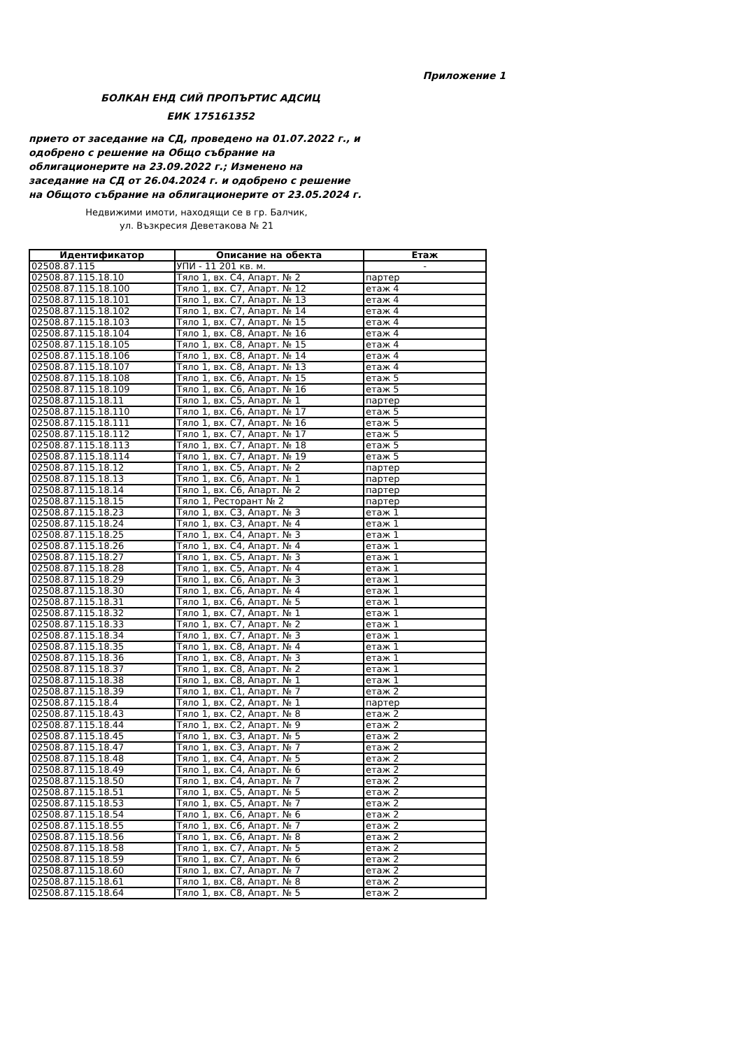Приложение 1
БОЛКАН ЕНД СИЙ ПРОПЪРТИС АДСИЦ
ЕИК 175161352
прието от заседание на СД, проведено на 01.07.2022 г., и одобрено с решение на Общо събрание на облигационерите на 23.09.2022 г.; Изменено на заседание на СД от 26.04.2024 г. и одобрено с решение на Общото събрание на облигационерите от 23.05.2024 г.
Недвижими имоти, находящи се в гр. Балчик,
ул. Възкресия Деветакова № 21
| Идентификатор | Описание на обекта | Етаж |
| --- | --- | --- |
| 02508.87.115 | УПИ - 11 201 кв. м. | - |
| 02508.87.115.18.10 | Тяло 1, вх. С4, Апарт. № 2 | партер |
| 02508.87.115.18.100 | Тяло 1, вх. С7, Апарт. № 12 | етаж 4 |
| 02508.87.115.18.101 | Тяло 1, вх. С7, Апарт. № 13 | етаж 4 |
| 02508.87.115.18.102 | Тяло 1, вх. С7, Апарт. № 14 | етаж 4 |
| 02508.87.115.18.103 | Тяло 1, вх. С7, Апарт. № 15 | етаж 4 |
| 02508.87.115.18.104 | Тяло 1, вх. С8, Апарт. № 16 | етаж 4 |
| 02508.87.115.18.105 | Тяло 1, вх. С8, Апарт. № 15 | етаж 4 |
| 02508.87.115.18.106 | Тяло 1, вх. С8, Апарт. № 14 | етаж 4 |
| 02508.87.115.18.107 | Тяло 1, вх. С8, Апарт. № 13 | етаж 4 |
| 02508.87.115.18.108 | Тяло 1, вх. С6, Апарт. № 15 | етаж 5 |
| 02508.87.115.18.109 | Тяло 1, вх. С6, Апарт. № 16 | етаж 5 |
| 02508.87.115.18.11 | Тяло 1, вх. С5, Апарт. № 1 | партер |
| 02508.87.115.18.110 | Тяло 1, вх. С6, Апарт. № 17 | етаж 5 |
| 02508.87.115.18.111 | Тяло 1, вх. С7, Апарт. № 16 | етаж 5 |
| 02508.87.115.18.112 | Тяло 1, вх. С7, Апарт. № 17 | етаж 5 |
| 02508.87.115.18.113 | Тяло 1, вх. С7, Апарт. № 18 | етаж 5 |
| 02508.87.115.18.114 | Тяло 1, вх. С7, Апарт. № 19 | етаж 5 |
| 02508.87.115.18.12 | Тяло 1, вх. С5, Апарт. № 2 | партер |
| 02508.87.115.18.13 | Тяло 1, вх. С6, Апарт. № 1 | партер |
| 02508.87.115.18.14 | Тяло 1, вх. С6, Апарт. № 2 | партер |
| 02508.87.115.18.15 | Тяло 1, Ресторант № 2 | партер |
| 02508.87.115.18.23 | Тяло 1, вх. С3, Апарт. № 3 | етаж 1 |
| 02508.87.115.18.24 | Тяло 1, вх. С3, Апарт. № 4 | етаж 1 |
| 02508.87.115.18.25 | Тяло 1, вх. С4, Апарт. № 3 | етаж 1 |
| 02508.87.115.18.26 | Тяло 1, вх. С4, Апарт. № 4 | етаж 1 |
| 02508.87.115.18.27 | Тяло 1, вх. С5, Апарт. № 3 | етаж 1 |
| 02508.87.115.18.28 | Тяло 1, вх. С5, Апарт. № 4 | етаж 1 |
| 02508.87.115.18.29 | Тяло 1, вх. С6, Апарт. № 3 | етаж 1 |
| 02508.87.115.18.30 | Тяло 1, вх. С6, Апарт. № 4 | етаж 1 |
| 02508.87.115.18.31 | Тяло 1, вх. С6, Апарт. № 5 | етаж 1 |
| 02508.87.115.18.32 | Тяло 1, вх. С7, Апарт. № 1 | етаж 1 |
| 02508.87.115.18.33 | Тяло 1, вх. С7, Апарт. № 2 | етаж 1 |
| 02508.87.115.18.34 | Тяло 1, вх. С7, Апарт. № 3 | етаж 1 |
| 02508.87.115.18.35 | Тяло 1, вх. С8, Апарт. № 4 | етаж 1 |
| 02508.87.115.18.36 | Тяло 1, вх. С8, Апарт. № 3 | етаж 1 |
| 02508.87.115.18.37 | Тяло 1, вх. С8, Апарт. № 2 | етаж 1 |
| 02508.87.115.18.38 | Тяло 1, вх. С8, Апарт. № 1 | етаж 1 |
| 02508.87.115.18.39 | Тяло 1, вх. С1, Апарт. № 7 | етаж 2 |
| 02508.87.115.18.4 | Тяло 1, вх. С2, Апарт. № 1 | партер |
| 02508.87.115.18.43 | Тяло 1, вх. С2, Апарт. № 8 | етаж 2 |
| 02508.87.115.18.44 | Тяло 1, вх. С2, Апарт. № 9 | етаж 2 |
| 02508.87.115.18.45 | Тяло 1, вх. С3, Апарт. № 5 | етаж 2 |
| 02508.87.115.18.47 | Тяло 1, вх. С3, Апарт. № 7 | етаж 2 |
| 02508.87.115.18.48 | Тяло 1, вх. С4, Апарт. № 5 | етаж 2 |
| 02508.87.115.18.49 | Тяло 1, вх. С4, Апарт. № 6 | етаж 2 |
| 02508.87.115.18.50 | Тяло 1, вх. С4, Апарт. № 7 | етаж 2 |
| 02508.87.115.18.51 | Тяло 1, вх. С5, Апарт. № 5 | етаж 2 |
| 02508.87.115.18.53 | Тяло 1, вх. С5, Апарт. № 7 | етаж 2 |
| 02508.87.115.18.54 | Тяло 1, вх. С6, Апарт. № 6 | етаж 2 |
| 02508.87.115.18.55 | Тяло 1, вх. С6, Апарт. № 7 | етаж 2 |
| 02508.87.115.18.56 | Тяло 1, вх. С6, Апарт. № 8 | етаж 2 |
| 02508.87.115.18.58 | Тяло 1, вх. С7, Апарт. № 5 | етаж 2 |
| 02508.87.115.18.59 | Тяло 1, вх. С7, Апарт. № 6 | етаж 2 |
| 02508.87.115.18.60 | Тяло 1, вх. С7, Апарт. № 7 | етаж 2 |
| 02508.87.115.18.61 | Тяло 1, вх. С8, Апарт. № 8 | етаж 2 |
| 02508.87.115.18.64 | Тяло 1, вх. С8, Апарт. № 5 | етаж 2 |